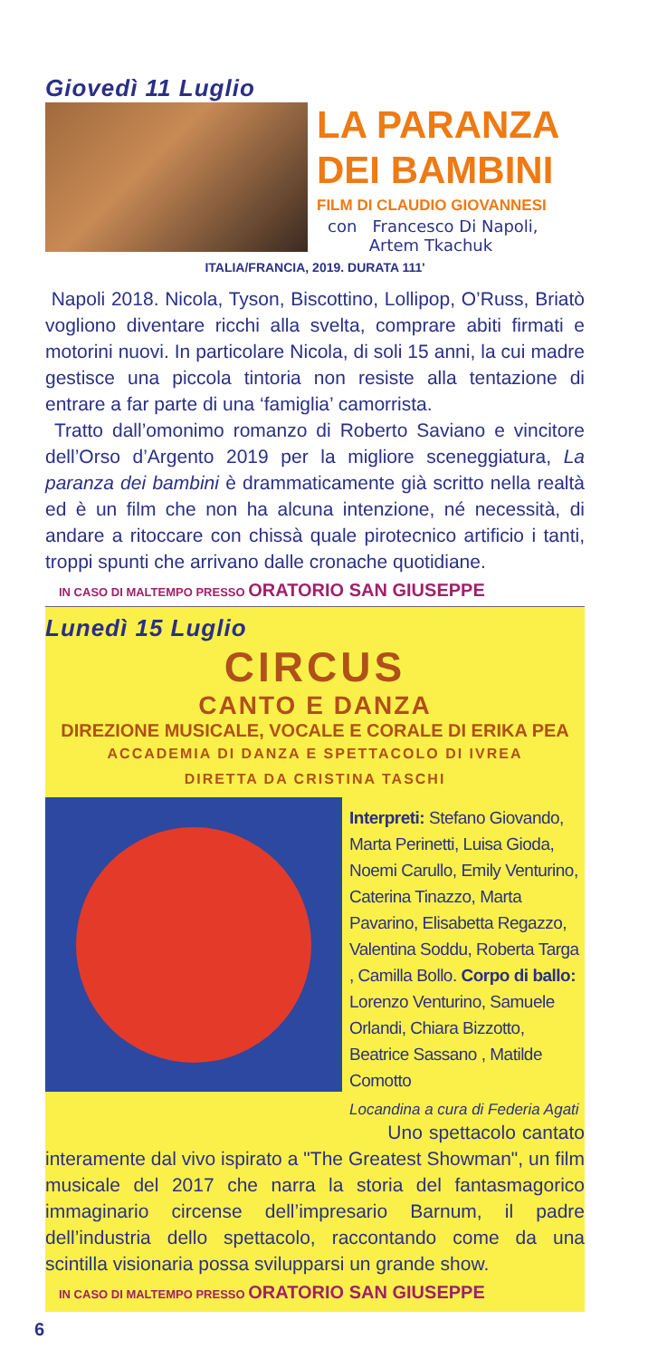Giovedì 11 Luglio
LA PARANZA DEI BAMBINI
FILM DI CLAUDIO GIOVANNESI
con Francesco Di Napoli,
Artem Tkachuk
ITALIA/FRANCIA, 2019. DURATA 111'
Napoli 2018. Nicola, Tyson, Biscottino, Lollipop, O’Russ, Briatò vogliono diventare ricchi alla svelta, comprare abiti firmati e motorini nuovi. In particolare Nicola, di soli 15 anni, la cui madre gestisce una piccola tintoria non resiste alla tentazione di entrare a far parte di una ‘famiglia’ camorrista.
Tratto dall’omonimo romanzo di Roberto Saviano e vincitore dell’Orso d’Argento 2019 per la migliore sceneggiatura, La paranza dei bambini è drammaticamente già scritto nella realtà ed è un film che non ha alcuna intenzione, né necessità, di andare a ritoccare con chissà quale pirotecnico artificio i tanti, troppi spunti che arrivano dalle cronache quotidiane.
IN CASO DI MALTEMPO PRESSO ORATORIO SAN GIUSEPPE
Lunedì 15 Luglio
CIRCUS
CANTO E DANZA
DIREZIONE MUSICALE, VOCALE E CORALE DI ERIKA PEA
ACCADEMIA DI DANZA E SPETTACOLO DI IVREA
DIRETTA DA CRISTINA TASCHI
Interpreti: Stefano Giovando, Marta Perinetti, Luisa Gioda, Noemi Carullo, Emily Venturino, Caterina Tinazzo, Marta Pavarino, Elisabetta Regazzo, Valentina Soddu, Roberta Targa , Camilla Bollo. Corpo di ballo: Lorenzo Venturino, Samuele Orlandi, Chiara Bizzotto, Beatrice Sassano , Matilde Comotto
Locandina a cura di Federia Agati
Uno spettacolo cantato interamente dal vivo ispirato a "The Greatest Showman", un film musicale del 2017 che narra la storia del fantasmagorico immaginario circense dell’impresario Barnum, il padre dell’industria dello spettacolo, raccontando come da una scintilla visionaria possa svilupparsi un grande show.
IN CASO DI MALTEMPO PRESSO ORATORIO SAN GIUSEPPE
6